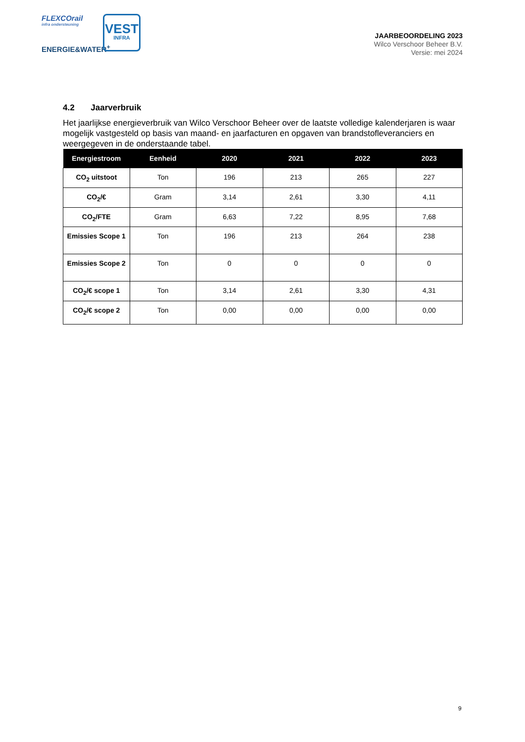FLEXCOrail
infra ondersteuning
ENERGIE&WATER<sup>+</sup>
VEST
INFRA
JAARBEOORDELING 2023
Wilco Verschoor Beheer B.V.
Versie: mei 2024
4.2 Jaarverbruik
Het jaarlijkse energieverbruik van Wilco Verschoor Beheer over de laatste volledige kalenderjaren is waar mogelijk vastgesteld op basis van maand- en jaarfacturen en opgaven van brandstofleveranciers en weergegeven in de onderstaande tabel.
| Energiestroom | Eenheid | 2020 | 2021 | 2022 | 2023 |
| --- | --- | --- | --- | --- | --- |
| CO<sub>2</sub> uitstoot | Ton | 196 | 213 | 265 | 227 |
| CO<sub>2</sub>/€ | Gram | 3,14 | 2,61 | 3,30 | 4,11 |
| CO<sub>2</sub>/FTE | Gram | 6,63 | 7,22 | 8,95 | 7,68 |
| Emissies Scope 1 | Ton | 196 | 213 | 264 | 238 |
| Emissies Scope 2 | Ton | 0 | 0 | 0 | 0 |
| CO<sub>2</sub>/€ scope 1 | Ton | 3,14 | 2,61 | 3,30 | 4,31 |
| CO<sub>2</sub>/€ scope 2 | Ton | 0,00 | 0,00 | 0,00 | 0,00 |
9